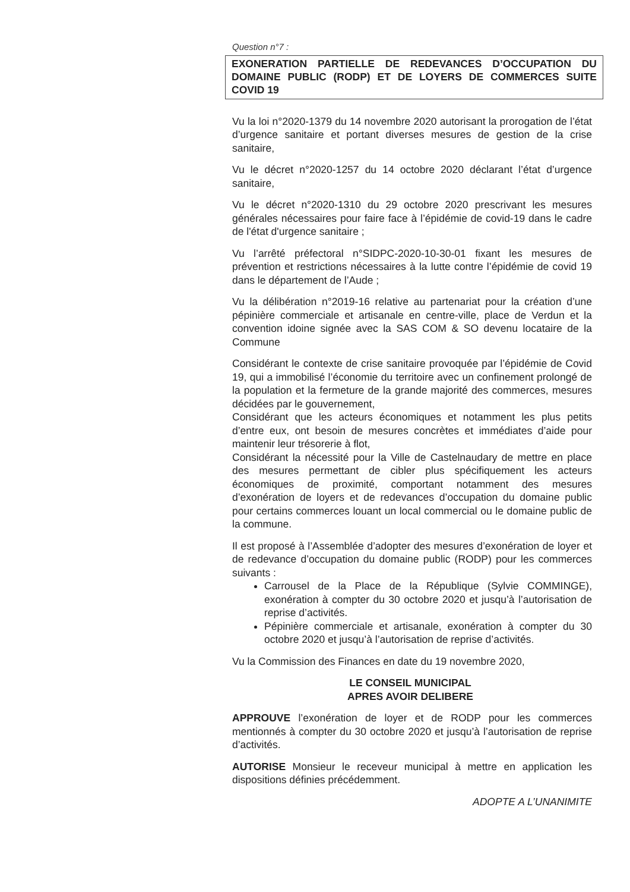Question n°7 :
EXONERATION PARTIELLE DE REDEVANCES D’OCCUPATION DU DOMAINE PUBLIC (RODP) ET DE LOYERS DE COMMERCES SUITE COVID 19
Vu la loi n°2020-1379 du 14 novembre 2020 autorisant la prorogation de l’état d’urgence sanitaire et portant diverses mesures de gestion de la crise sanitaire,
Vu le décret n°2020-1257 du 14 octobre 2020 déclarant l’état d’urgence sanitaire,
Vu le décret n°2020-1310 du 29 octobre 2020 prescrivant les mesures générales nécessaires pour faire face à l’épidémie de covid-19 dans le cadre de l'état d'urgence sanitaire ;
Vu l’arrêté préfectoral n°SIDPC-2020-10-30-01 fixant les mesures de prévention et restrictions nécessaires à la lutte contre l’épidémie de covid 19 dans le département de l’Aude ;
Vu la délibération n°2019-16 relative au partenariat pour la création d’une pépinière commerciale et artisanale en centre-ville, place de Verdun et la convention idoine signée avec la SAS COM & SO devenu locataire de la Commune
Considérant le contexte de crise sanitaire provoquée par l’épidémie de Covid 19, qui a immobilisé l’économie du territoire avec un confinement prolongé de la population et la fermeture de la grande majorité des commerces, mesures décidées par le gouvernement,
Considérant que les acteurs économiques et notamment les plus petits d’entre eux, ont besoin de mesures concrètes et immédiates d’aide pour maintenir leur trésorerie à flot,
Considérant la nécessité pour la Ville de Castelnaudary de mettre en place des mesures permettant de cibler plus spécifiquement les acteurs économiques de proximité, comportant notamment des mesures d’exonération de loyers et de redevances d’occupation du domaine public pour certains commerces louant un local commercial ou le domaine public de la commune.
Il est proposé à l’Assemblée d’adopter des mesures d’exonération de loyer et de redevance d’occupation du domaine public (RODP) pour les commerces suivants :
Carrousel de la Place de la République (Sylvie COMMINGE), exonération à compter du 30 octobre 2020 et jusqu’à l’autorisation de reprise d’activités.
Pépinière commerciale et artisanale, exonération à compter du 30 octobre 2020 et jusqu’à l’autorisation de reprise d’activités.
Vu la Commission des Finances en date du 19 novembre 2020,
LE CONSEIL MUNICIPAL
APRES AVOIR DELIBERE
APPROUVE l’exonération de loyer et de RODP pour les commerces mentionnés à compter du 30 octobre 2020 et jusqu’à l’autorisation de reprise d’activités.
AUTORISE Monsieur le receveur municipal à mettre en application les dispositions définies précédemment.
ADOPTE A L’UNANIMITE